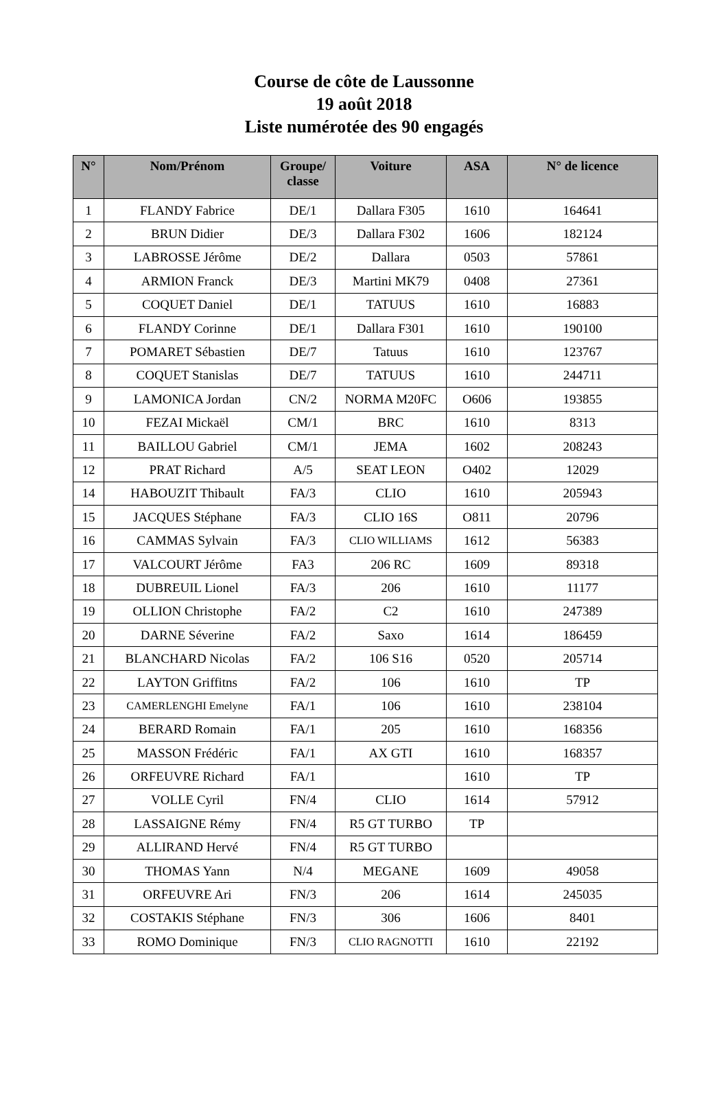Course de côte de Laussonne
19 août 2018
Liste numérotée des 90 engagés
| N° | Nom/Prénom | Groupe/ classe | Voiture | ASA | N° de licence |
| --- | --- | --- | --- | --- | --- |
| 1 | FLANDY Fabrice | DE/1 | Dallara F305 | 1610 | 164641 |
| 2 | BRUN Didier | DE/3 | Dallara F302 | 1606 | 182124 |
| 3 | LABROSSE Jérôme | DE/2 | Dallara | 0503 | 57861 |
| 4 | ARMION Franck | DE/3 | Martini MK79 | 0408 | 27361 |
| 5 | COQUET Daniel | DE/1 | TATUUS | 1610 | 16883 |
| 6 | FLANDY Corinne | DE/1 | Dallara F301 | 1610 | 190100 |
| 7 | POMARET Sébastien | DE/7 | Tatuus | 1610 | 123767 |
| 8 | COQUET Stanislas | DE/7 | TATUUS | 1610 | 244711 |
| 9 | LAMONICA Jordan | CN/2 | NORMA M20FC | O606 | 193855 |
| 10 | FEZAI Mickaël | CM/1 | BRC | 1610 | 8313 |
| 11 | BAILLOU Gabriel | CM/1 | JEMA | 1602 | 208243 |
| 12 | PRAT Richard | A/5 | SEAT LEON | O402 | 12029 |
| 14 | HABOUZIT Thibault | FA/3 | CLIO | 1610 | 205943 |
| 15 | JACQUES Stéphane | FA/3 | CLIO 16S | O811 | 20796 |
| 16 | CAMMAS Sylvain | FA/3 | CLIO WILLIAMS | 1612 | 56383 |
| 17 | VALCOURT Jérôme | FA3 | 206 RC | 1609 | 89318 |
| 18 | DUBREUIL Lionel | FA/3 | 206 | 1610 | 11177 |
| 19 | OLLION Christophe | FA/2 | C2 | 1610 | 247389 |
| 20 | DARNE Séverine | FA/2 | Saxo | 1614 | 186459 |
| 21 | BLANCHARD Nicolas | FA/2 | 106 S16 | 0520 | 205714 |
| 22 | LAYTON Griffitns | FA/2 | 106 | 1610 | TP |
| 23 | CAMERLENGHI Emelyne | FA/1 | 106 | 1610 | 238104 |
| 24 | BERARD Romain | FA/1 | 205 | 1610 | 168356 |
| 25 | MASSON Frédéric | FA/1 | AX GTI | 1610 | 168357 |
| 26 | ORFEUVRE Richard | FA/1 | | 1610 | TP |
| 27 | VOLLE Cyril | FN/4 | CLIO | 1614 | 57912 |
| 28 | LASSAIGNE Rémy | FN/4 | R5 GT TURBO | TP | |
| 29 | ALLIRAND Hervé | FN/4 | R5 GT TURBO | | |
| 30 | THOMAS Yann | N/4 | MEGANE | 1609 | 49058 |
| 31 | ORFEUVRE Ari | FN/3 | 206 | 1614 | 245035 |
| 32 | COSTAKIS Stéphane | FN/3 | 306 | 1606 | 8401 |
| 33 | ROMO Dominique | FN/3 | CLIO RAGNOTTI | 1610 | 22192 |